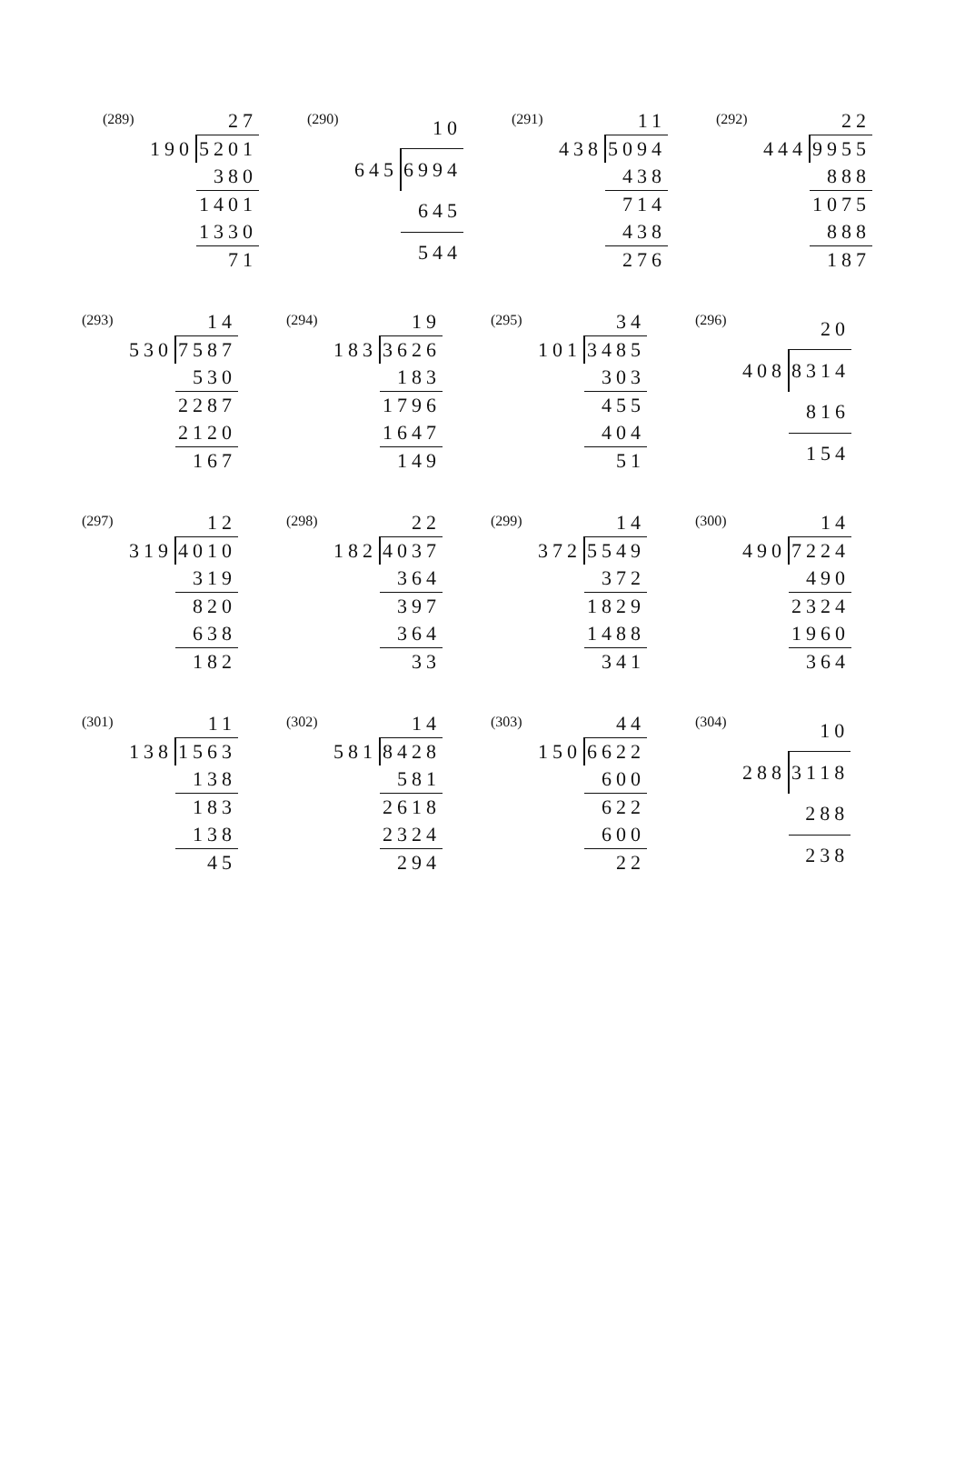(289)
| | 27 |
| 190 | 5201 |
| | 380 |
| | 1401 |
| | 1330 |
| | 71 |
(290)
| | 10 |
| 645 | 6994 |
| | 645 |
| | 544 |
(291)
| | 11 |
| 438 | 5094 |
| | 438 |
| | 714 |
| | 438 |
| | 276 |
(292)
| | 22 |
| 444 | 9955 |
| | 888 |
| | 1075 |
| | 888 |
| | 187 |
(293)
| | 14 |
| 530 | 7587 |
| | 530 |
| | 2287 |
| | 2120 |
| | 167 |
(294)
| | 19 |
| 183 | 3626 |
| | 183 |
| | 1796 |
| | 1647 |
| | 149 |
(295)
| | 34 |
| 101 | 3485 |
| | 303 |
| | 455 |
| | 404 |
| | 51 |
(296)
| | 20 |
| 408 | 8314 |
| | 816 |
| | 154 |
(297)
| | 12 |
| 319 | 4010 |
| | 319 |
| | 820 |
| | 638 |
| | 182 |
(298)
| | 22 |
| 182 | 4037 |
| | 364 |
| | 397 |
| | 364 |
| | 33 |
(299)
| | 14 |
| 372 | 5549 |
| | 372 |
| | 1829 |
| | 1488 |
| | 341 |
(300)
| | 14 |
| 490 | 7224 |
| | 490 |
| | 2324 |
| | 1960 |
| | 364 |
(301)
| | 11 |
| 138 | 1563 |
| | 138 |
| | 183 |
| | 138 |
| | 45 |
(302)
| | 14 |
| 581 | 8428 |
| | 581 |
| | 2618 |
| | 2324 |
| | 294 |
(303)
| | 44 |
| 150 | 6622 |
| | 600 |
| | 622 |
| | 600 |
| | 22 |
(304)
| | 10 |
| 288 | 3118 |
| | 288 |
| | 238 |